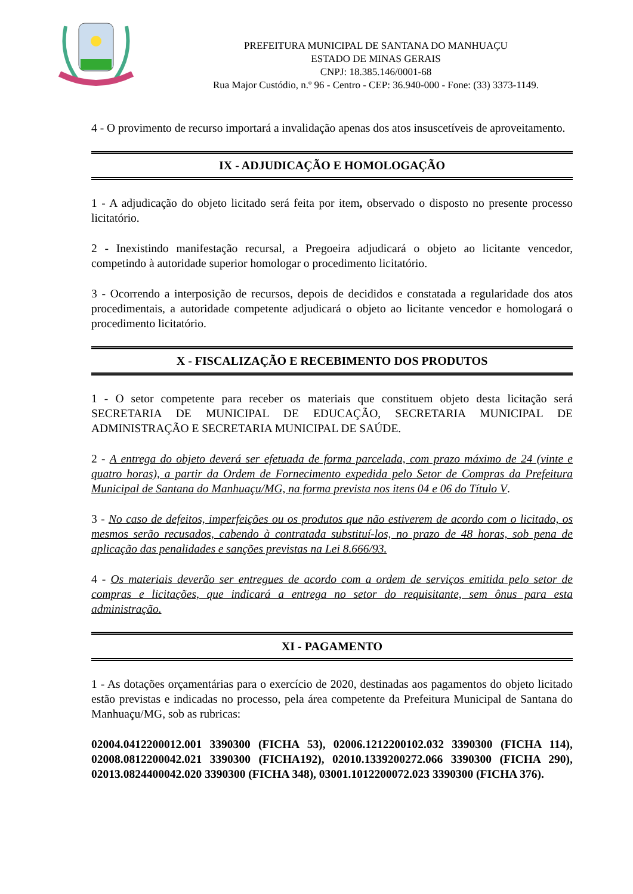PREFEITURA MUNICIPAL DE SANTANA DO MANHUAÇU
ESTADO DE MINAS GERAIS
CNPJ: 18.385.146/0001-68
Rua Major Custódio, n.º 96 - Centro - CEP: 36.940-000 - Fone: (33) 3373-1149.
4 - O provimento de recurso importará a invalidação apenas dos atos insuscetíveis de aproveitamento.
IX - ADJUDICAÇÃO E HOMOLOGAÇÃO
1 - A adjudicação do objeto licitado será feita por item, observado o disposto no presente processo licitatório.
2 - Inexistindo manifestação recursal, a Pregoeira adjudicará o objeto ao licitante vencedor, competindo à autoridade superior homologar o procedimento licitatório.
3 - Ocorrendo a interposição de recursos, depois de decididos e constatada a regularidade dos atos procedimentais, a autoridade competente adjudicará o objeto ao licitante vencedor e homologará o procedimento licitatório.
X - FISCALIZAÇÃO E RECEBIMENTO DOS PRODUTOS
1 - O setor competente para receber os materiais que constituem objeto desta licitação será SECRETARIA DE MUNICIPAL DE EDUCAÇÃO, SECRETARIA MUNICIPAL DE ADMINISTRAÇÃO E SECRETARIA MUNICIPAL DE SAÚDE.
2 - A entrega do objeto deverá ser efetuada de forma parcelada, com prazo máximo de 24 (vinte e quatro horas), a partir da Ordem de Fornecimento expedida pelo Setor de Compras da Prefeitura Municipal de Santana do Manhuaçu/MG, na forma prevista nos itens 04 e 06 do Título V.
3 - No caso de defeitos, imperfeições ou os produtos que não estiverem de acordo com o licitado, os mesmos serão recusados, cabendo à contratada substituí-los, no prazo de 48 horas, sob pena de aplicação das penalidades e sanções previstas na Lei 8.666/93.
4 - Os materiais deverão ser entregues de acordo com a ordem de serviços emitida pelo setor de compras e licitações, que indicará a entrega no setor do requisitante, sem ônus para esta administração.
XI - PAGAMENTO
1 - As dotações orçamentárias para o exercício de 2020, destinadas aos pagamentos do objeto licitado estão previstas e indicadas no processo, pela área competente da Prefeitura Municipal de Santana do Manhuaçu/MG, sob as rubricas:
02004.0412200012.001 3390300 (FICHA 53), 02006.1212200102.032 3390300 (FICHA 114), 02008.0812200042.021 3390300 (FICHA192), 02010.1339200272.066 3390300 (FICHA 290), 02013.0824400042.020 3390300 (FICHA 348), 03001.1012200072.023 3390300 (FICHA 376).